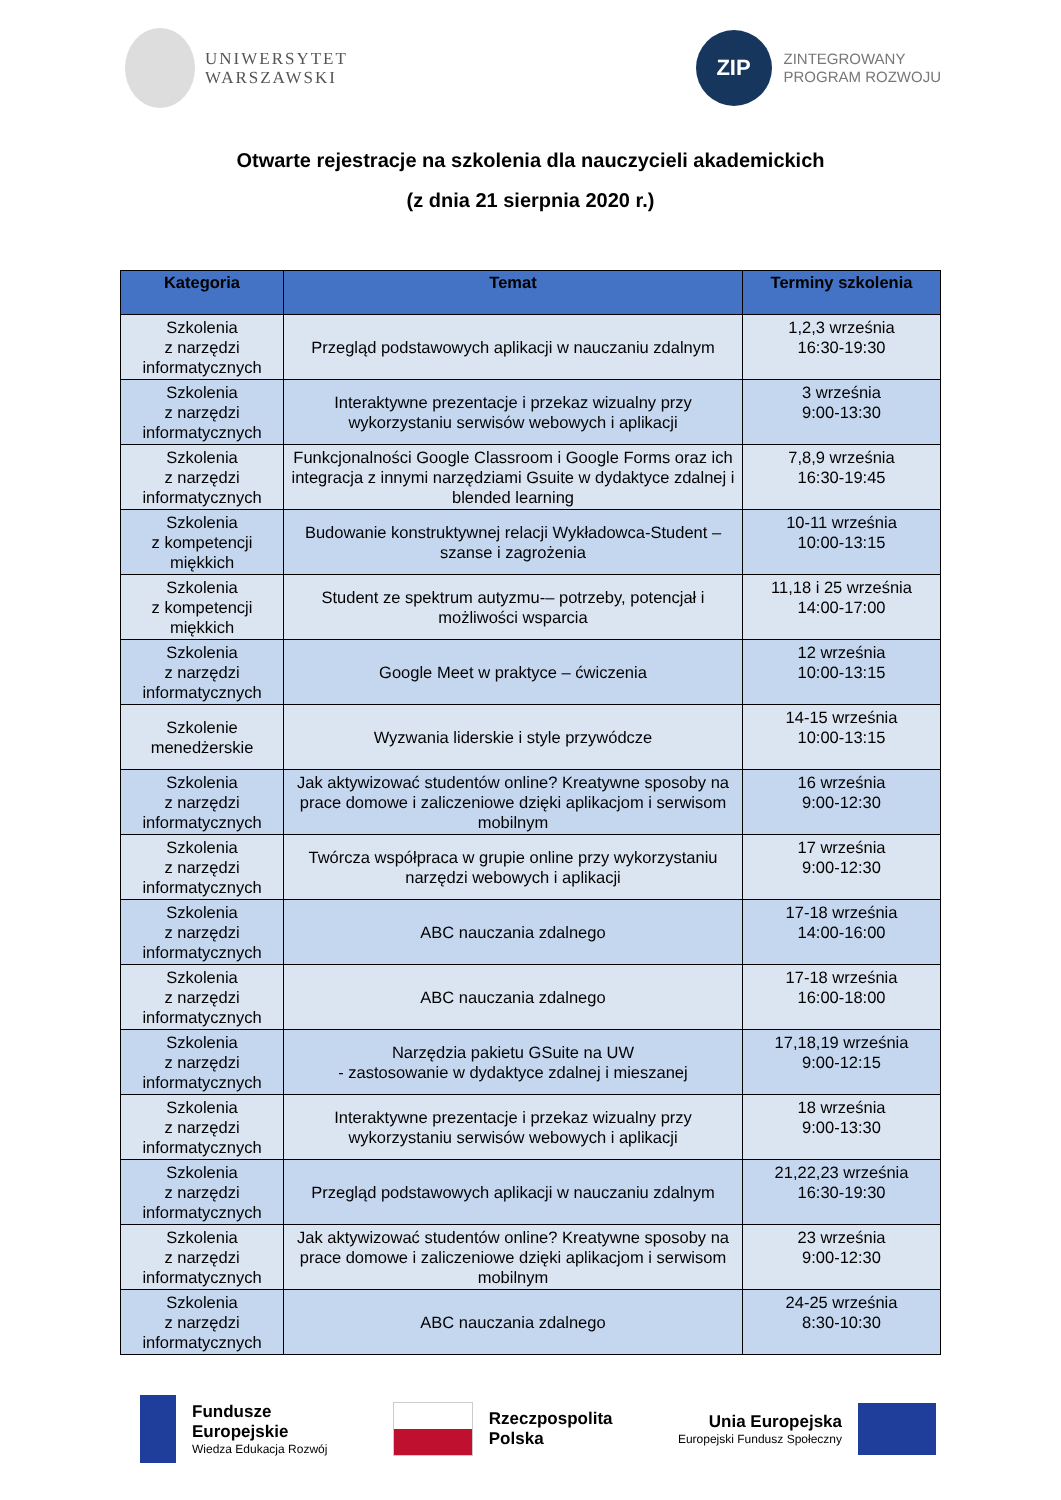UNIWERSYTET
WARSZAWSKI
ZIP
ZINTEGROWANY
PROGRAM ROZWOJU
Otwarte rejestracje na szkolenia dla nauczycieli akademickich
(z dnia 21 sierpnia 2020 r.)
| Kategoria | Temat | Terminy szkolenia |
| --- | --- | --- |
| Szkolenia z narzędzi informatycznych | Przegląd podstawowych aplikacji w nauczaniu zdalnym | 1,2,3 września 16:30-19:30 |
| Szkolenia z narzędzi informatycznych | Interaktywne prezentacje i przekaz wizualny przy wykorzystaniu serwisów webowych i aplikacji | 3 września 9:00-13:30 |
| Szkolenia z narzędzi informatycznych | Funkcjonalności Google Classroom i Google Forms oraz ich integracja z innymi narzędziami Gsuite w dydaktyce zdalnej i blended learning | 7,8,9 września 16:30-19:45 |
| Szkolenia z kompetencji miękkich | Budowanie konstruktywnej relacji Wykładowca-Student – szanse i zagrożenia | 10-11 września 10:00-13:15 |
| Szkolenia z kompetencji miękkich | Student ze spektrum autyzmu-– potrzeby, potencjał i możliwości wsparcia | 11,18 i 25 września 14:00-17:00 |
| Szkolenia z narzędzi informatycznych | Google Meet w praktyce – ćwiczenia | 12 września 10:00-13:15 |
| Szkolenie menedżerskie | Wyzwania liderskie i style przywódcze | 14-15 września 10:00-13:15 |
| Szkolenia z narzędzi informatycznych | Jak aktywizować studentów online? Kreatywne sposoby na prace domowe i zaliczeniowe dzięki aplikacjom i serwisom mobilnym | 16 września 9:00-12:30 |
| Szkolenia z narzędzi informatycznych | Twórcza współpraca w grupie online przy wykorzystaniu narzędzi webowych i aplikacji | 17 września 9:00-12:30 |
| Szkolenia z narzędzi informatycznych | ABC nauczania zdalnego | 17-18 września 14:00-16:00 |
| Szkolenia z narzędzi informatycznych | ABC nauczania zdalnego | 17-18 września 16:00-18:00 |
| Szkolenia z narzędzi informatycznych | Narzędzia pakietu GSuite na UW - zastosowanie w dydaktyce zdalnej i mieszanej | 17,18,19 września 9:00-12:15 |
| Szkolenia z narzędzi informatycznych | Interaktywne prezentacje i przekaz wizualny przy wykorzystaniu serwisów webowych i aplikacji | 18 września 9:00-13:30 |
| Szkolenia z narzędzi informatycznych | Przegląd podstawowych aplikacji w nauczaniu zdalnym | 21,22,23 września 16:30-19:30 |
| Szkolenia z narzędzi informatycznych | Jak aktywizować studentów online? Kreatywne sposoby na prace domowe i zaliczeniowe dzięki aplikacjom i serwisom mobilnym | 23 września 9:00-12:30 |
| Szkolenia z narzędzi informatycznych | ABC nauczania zdalnego | 24-25 września 8:30-10:30 |
Fundusze
Europejskie Wiedza Edukacja Rozwój
Rzeczpospolita
Polska
Unia Europejska Europejski Fundusz Społeczny